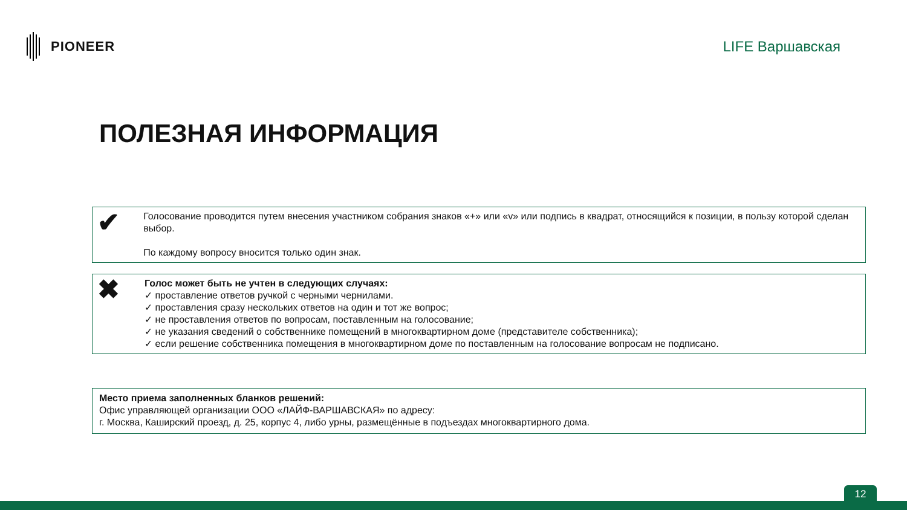PIONEER LIFE Варшавская
ПОЛЕЗНАЯ ИНФОРМАЦИЯ
✔
Голосование проводится путем внесения участником собрания знаков «+» или «v» или подпись в квадрат, относящийся к позиции, в пользу которой сделан выбор.
По каждому вопросу вносится только один знак.
✖
Голос может быть не учтен в следующих случаях:
✓ проставление ответов ручкой с черными чернилами.
✓ проставления сразу нескольких ответов на один и тот же вопрос;
✓ не проставления ответов по вопросам, поставленным на голосование;
✓ не указания сведений о собственнике помещений в многоквартирном доме (представителе собственника);
✓ если решение собственника помещения в многоквартирном доме по поставленным на голосование вопросам не подписано.
Место приема заполненных бланков решений:
Офис управляющей организации ООО «ЛАЙФ-ВАРШАВСКАЯ» по адресу:
г. Москва, Каширский проезд, д. 25, корпус 4, либо урны, размещённые в подъездах многоквартирного дома.
12